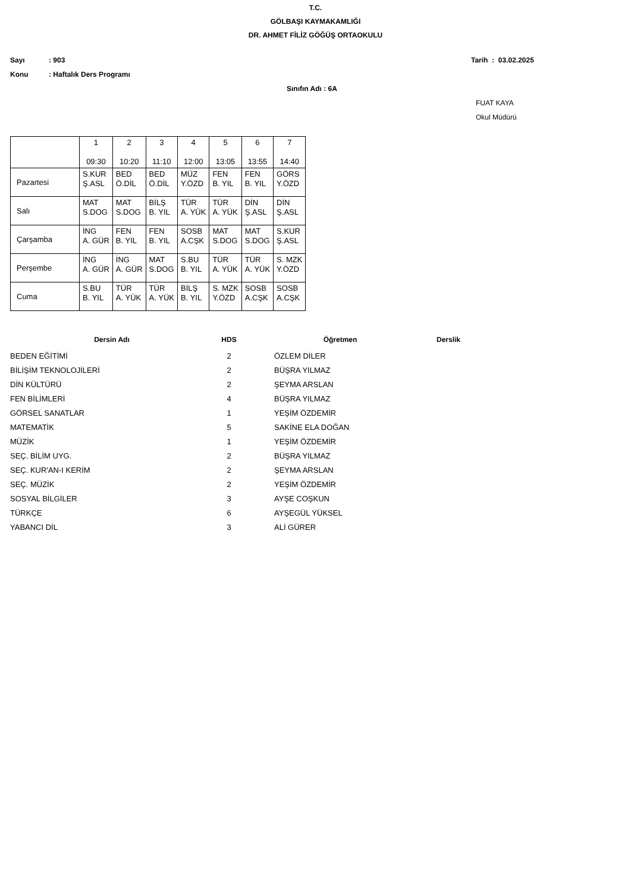T.C.
GÖLBAŞI KAYMAKAMLIĞI
DR. AHMET FİLİZ GÖĞÜŞ ORTAOKULU
Sayı: 903 Tarih : 03.02.2025
Konu: Haftalık Ders Programı
Sınıfın Adı : 6A
FUAT KAYA
Okul Müdürü
| | 1 09:30 | 2 10:20 | 3 11:10 | 4 12:00 | 5 13:05 | 6 13:55 | 7 14:40 |
| --- | --- | --- | --- | --- | --- | --- | --- |
| Pazartesi | S.KUR Ş.ASL | BED Ö.DİL | BED Ö.DİL | MÜZ Y.ÖZD | FEN B. YIL | FEN B. YIL | GÖRS Y.ÖZD |
| Salı | MAT S.DOG | MAT S.DOG | BİLŞ B. YIL | TÜR A. YÜK | TÜR A. YÜK | DİN Ş.ASL | DİN Ş.ASL |
| Çarşamba | İNG A. GÜR | FEN B. YIL | FEN B. YIL | SOSB A.CŞK | MAT S.DOG | MAT S.DOG | S.KUR Ş.ASL |
| Perşembe | İNG A. GÜR | İNG A. GÜR | MAT S.DOG | S.BU B. YIL | TÜR A. YÜK | TÜR A. YÜK | S. MZK Y.ÖZD |
| Cuma | S.BU B. YIL | TÜR A. YÜK | TÜR A. YÜK | BİLŞ B. YIL | S. MZK Y.ÖZD | SOSB A.CŞK | SOSB A.CŞK |
| Dersin Adı | HDS | Öğretmen | Derslik |
| --- | --- | --- | --- |
| BEDEN EĞİTİMİ | 2 | ÖZLEM DİLER | |
| BİLİŞİM TEKNOLOJİLERİ | 2 | BÜŞRA YILMAZ | |
| DİN KÜLTÜRÜ | 2 | ŞEYMA ARSLAN | |
| FEN BİLİMLERİ | 4 | BÜŞRA YILMAZ | |
| GÖRSEL SANATLAR | 1 | YEŞİM ÖZDEMİR | |
| MATEMATİK | 5 | SAKİNE ELA DOĞAN | |
| MÜZİK | 1 | YEŞİM ÖZDEMİR | |
| SEÇ. BİLİM UYG. | 2 | BÜŞRA YILMAZ | |
| SEÇ. KUR'AN-I KERİM | 2 | ŞEYMA ARSLAN | |
| SEÇ. MÜZİK | 2 | YEŞİM ÖZDEMİR | |
| SOSYAL BİLGİLER | 3 | AYŞE COŞKUN | |
| TÜRKÇE | 6 | AYŞEGÜL YÜKSEL | |
| YABANCI DİL | 3 | ALİ GÜRER | |